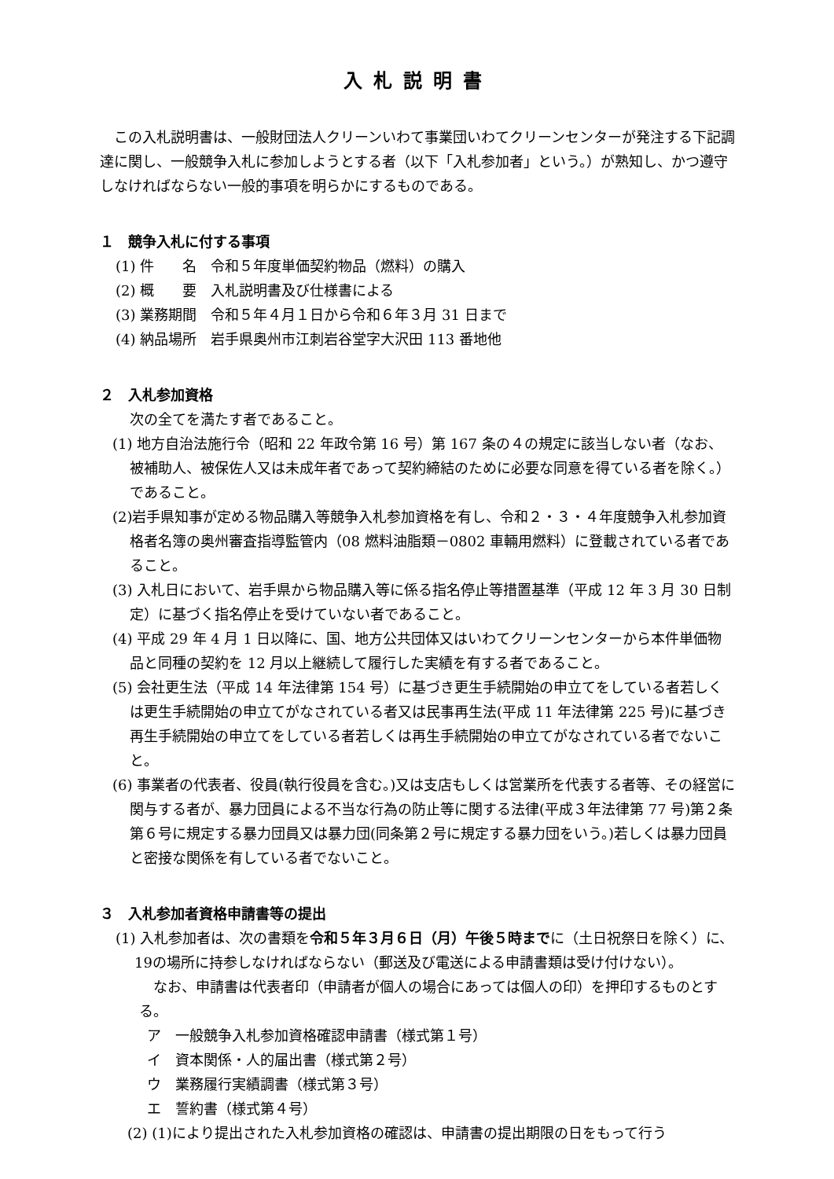入札説明書
この入札説明書は、一般財団法人クリーンいわて事業団いわてクリーンセンターが発注する下記調達に関し、一般競争入札に参加しようとする者（以下「入札参加者」という。）が熟知し、かつ遵守しなければならない一般的事項を明らかにするものである。
１　競争入札に付する事項
(1) 件　　名　令和５年度単価契約物品（燃料）の購入
(2) 概　　要　入札説明書及び仕様書による
(3) 業務期間　令和５年４月１日から令和６年３月 31 日まで
(4) 納品場所　岩手県奥州市江刺岩谷堂字大沢田 113 番地他
２　入札参加資格
次の全てを満たす者であること。
(1) 地方自治法施行令（昭和 22 年政令第 16 号）第 167 条の４の規定に該当しない者（なお、被補助人、被保佐人又は未成年者であって契約締結のために必要な同意を得ている者を除く。）であること。
(2)岩手県知事が定める物品購入等競争入札参加資格を有し、令和２・３・４年度競争入札参加資格者名簿の奥州審査指導監管内（08 燃料油脂類－0802 車輛用燃料）に登載されている者であること。
(3) 入札日において、岩手県から物品購入等に係る指名停止等措置基準（平成 12 年 3 月 30 日制定）に基づく指名停止を受けていない者であること。
(4) 平成 29 年 4 月 1 日以降に、国、地方公共団体又はいわてクリーンセンターから本件単価物品と同種の契約を 12 月以上継続して履行した実績を有する者であること。
(5) 会社更生法（平成 14 年法律第 154 号）に基づき更生手続開始の申立てをしている者若しくは更生手続開始の申立てがなされている者又は民事再生法(平成 11 年法律第 225 号)に基づき再生手続開始の申立てをしている者若しくは再生手続開始の申立てがなされている者でないこと。
(6) 事業者の代表者、役員(執行役員を含む。)又は支店もしくは営業所を代表する者等、その経営に関与する者が、暴力団員による不当な行為の防止等に関する法律(平成３年法律第 77 号)第２条第６号に規定する暴力団員又は暴力団(同条第２号に規定する暴力団をいう。)若しくは暴力団員と密接な関係を有している者でないこと。
３　入札参加者資格申請書等の提出
(1) 入札参加者は、次の書類を令和５年３月６日（月）午後５時までに（土日祝祭日を除く）に、19の場所に持参しなければならない（郵送及び電送による申請書類は受け付けない）。
なお、申請書は代表者印（申請者が個人の場合にあっては個人の印）を押印するものとする。
ア　一般競争入札参加資格確認申請書（様式第１号）
イ　資本関係・人的届出書（様式第２号）
ウ　業務履行実績調書（様式第３号）
エ　誓約書（様式第４号）
(2) (1)により提出された入札参加資格の確認は、申請書の提出期限の日をもって行う